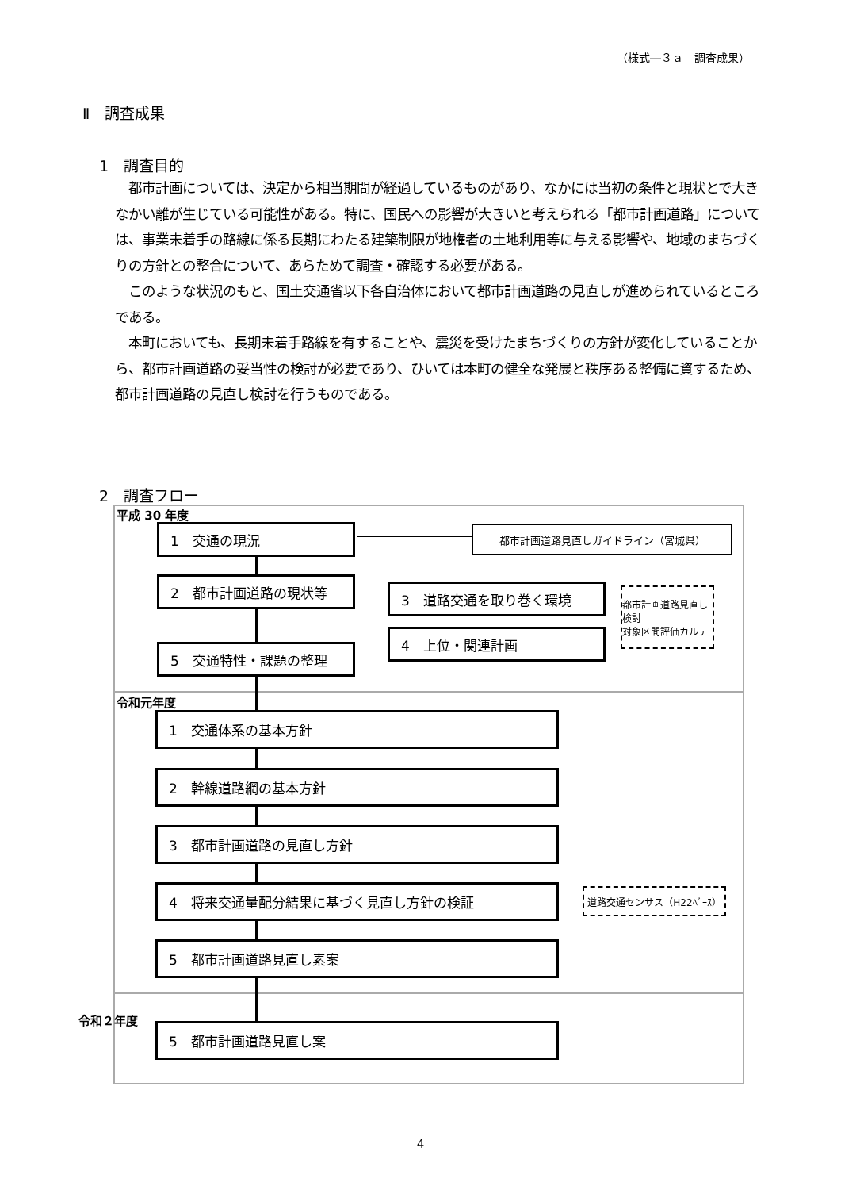（様式―３ａ　調査成果）
Ⅱ　調査成果
1　調査目的
都市計画については、決定から相当期間が経過しているものがあり、なかには当初の条件と現状とで大きなかい離が生じている可能性がある。特に、国民への影響が大きいと考えられる「都市計画道路」については、事業未着手の路線に係る長期にわたる建築制限が地権者の土地利用等に与える影響や、地域のまちづくりの方針との整合について、あらためて調査・確認する必要がある。
このような状況のもと、国土交通省以下各自治体において都市計画道路の見直しが進められているところである。
本町においても、長期未着手路線を有することや、震災を受けたまちづくりの方針が変化していることから、都市計画道路の妥当性の検討が必要であり、ひいては本町の健全な発展と秩序ある整備に資するため、都市計画道路の見直し検討を行うものである。
2　調査フロー
平成 30 年度
1　交通の現況 都市計画道路見直しガイドライン（宮城県）
2　都市計画道路の現状等 3　道路交通を取り巻く環境
都市計画道路見直し検討
対象区間評価カルテ
4　上位・関連計画
5　交通特性・課題の整理
令和元年度
1　交通体系の基本方針
2　幹線道路網の基本方針
3　都市計画道路の見直し方針
4　将来交通量配分結果に基づく見直し方針の検証 道路交通センサス（H22ﾍﾞｰｽ）
5　都市計画道路見直し素案
令和２年度
5　都市計画道路見直し案
4